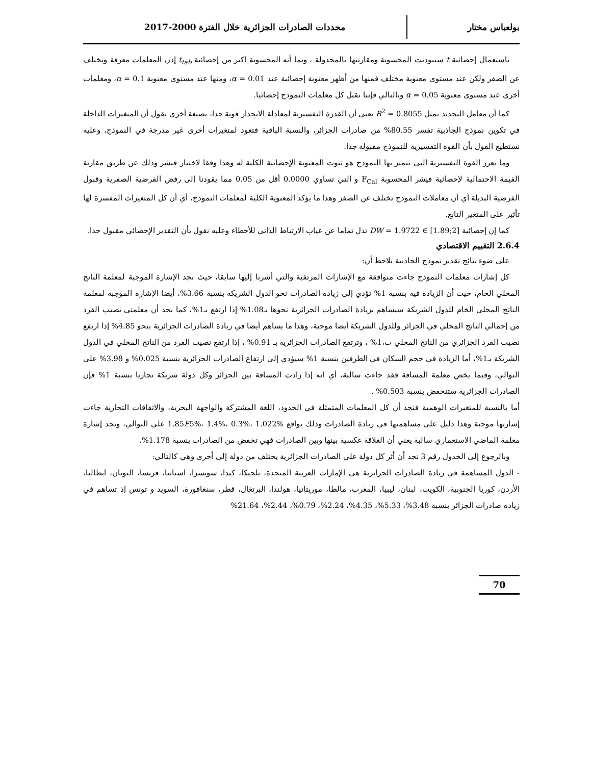بولعباس مختار
محددات الصادرات الجزائرية خلال الفترة 2000-2017
باستعمال إحصائية t ستيودنت المحسوبة ومقارنتها بالمجدولة ، وبما أنه المحسوبة اكبر من إحصائية t<sub>tab</sub> إذن المعلمات معرفة وتختلف عن الصفر ولكن عند مستوى معنوية مختلف فمنها من أظهر معنوية إحصائية عند 0.01 = α، ومنها عند مستوى معنوية 0.1 = α، ومعلمات أخرى عند مستوى معنوية 0.05 = α وبالتالي فإننا نقبل كل معلمات النموذج إحصائيا.
كما أن معامل التحديد يمثل 0.8055 = R<sup>2</sup> يعني أن القدرة التفسيرية لمعادلة الانحدار قوية جدا، بصيغة أخرى نقول أن المتغيرات الداخلة في تكوين نموذج الجاذبية تفسر 80.55% من صادرات الجزائر، والنسبة الباقية فتعود لمتغيرات أخرى غير مدرجة في النموذج، وعليه نستطيع القول بأن القوة التفسيرية للنموذج مقبولة جدا.
وما يعزز القوة التفسيرية التي يتميز بها النموذج هو ثبوت المعنوية الإحصائية الكلية له وهذا وفقا لاختبار فيشر وذلك عن طريق مقارنة القيمة الاحتمالية لإحصائية فيشر المحسوبة F<sub>Cal</sub> و التي تساوي 0.0000 أقل من 0.05 مما يقودنا إلى رفض الفرضية الصفرية وقبول الفرضية البديلة أي أن معاملات النموذج تختلف عن الصفر وهذا ما يؤكد المعنوية الكلية لمعلمات النموذج، أي أن كل المتغيرات المفسرة لها تأثير على المتغير التابع.
كما إن إحصائية DW = 1.9722 ∈ [1.89;2] تدل تماما عن غياب الارتباط الذاتي للأخطاء وعليه نقول بأن التقدير الإحصائي مقبول جدا.
2.6.4 التقييم الاقتصادي
على ضوء نتائج تقدير نموذج الجاذبية نلاحظ أن:
كل إشارات معلمات النموذج جاءت متوافقة مع الإشارات المرتقبة والتي أشرنا إليها سابقا، حيث نجد الإشارة الموجبة لمعلمة الناتج المحلي الخام، حيث أن الزيادة فيه بنسبة 1% تؤدي إلى زيادة الصادرات نحو الدول الشريكة بنسبة 3.66%، أيضا الإشارة الموجبة لمعلمة الناتج المحلي الخام للدول الشريكة سيساهم بزيادة الصادرات الجزائرية نحوها بـ1.08% إذا ارتفع بـ1%، كما نجد أن معلمتي نصيب الفرد من إجمالي الناتج المحلي في الجزائر وللدول الشريكة أيضا موجبة، وهذا ما يساهم أيضا في زيادة الصادرات الجزائرية بنحو 4.85% إذا ارتفع نصيب الفرد الجزائري من الناتج المحلي ب،1% ، وترتفع الصادرات الجزائرية بـ 0.91% ، إذا ارتفع نصيب الفرد من الناتج المحلي في الدول الشريكة بـ1%، أما الزيادة في حجم السكان في الطرفين بنسبة 1% سيؤدي إلى ارتفاع الصادرات الجزائرية بنسبة 0.025% و 3.98% على التوالي، وفيما يخص معلمة المسافة فقد جاءت سالبة، أي انه إذا زادت المسافة بين الجزائر وكل دولة شريكة تجاريا بنسبة 1% فإن الصادرات الجزائرية ستنخفض بنسبة 0.503% .
أما بالنسبة للمتغيرات الوهمية فنجد أن كل المعلمات المتمثلة في الحدود، اللغة المشتركة والواجهة البحرية، والاتفاقات التجارية جاءت إشارتها موجبة وهذا دليل على مساهمتها في زيادة الصادرات وذلك بواقع 1.85E5%، 1.4%، 0.3%، 1.022% على التوالي، ونجد إشارة معلمة الماضي الاستعماري سالبة يعني أن العلاقة عكسية بينها وبين الصادرات فهي تخفض من الصادرات بنسبة 1.178%.
وبالرجوع إلى الجدول رقم 3 نجد أن أثر كل دولة على الصادرات الجزائرية يختلف من دولة إلى أخرى وهي كالتالي:
- الدول المساهمة في زيادة الصادرات الجزائرية هي الإمارات العربية المتحدة، بلجيكا، كندا، سويسرا، اسبانيا، فرنسا، اليونان، ايطاليا، الأردن، كوريا الجنوبية، الكويت، لبنان، ليبيا، المغرب، مالطا، موريتانيا، هولندا، البرتغال، قطر، سنغافورة، السويد و تونس إذ تساهم في زيادة صادرات الجزائر بنسبة 3.48%، 5.33%، 4.35%، 2.24%، 0.79%، 2.44%، 21.64%
70